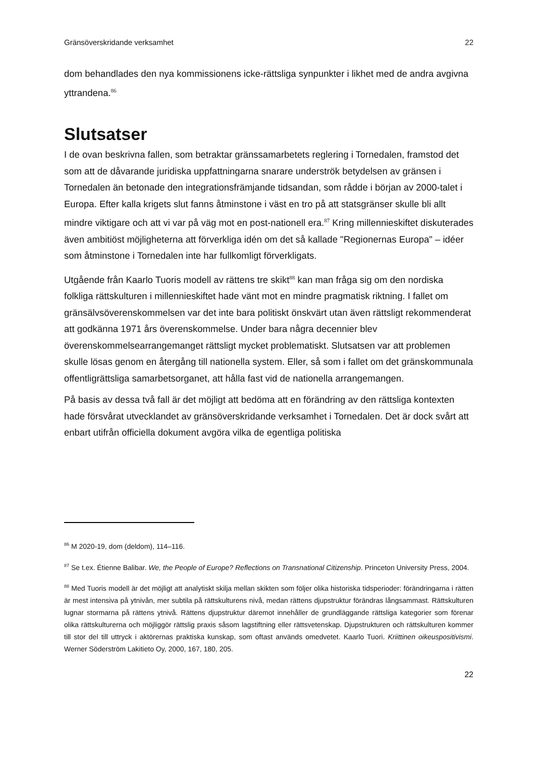Gränsöverskridande verksamhet 22
dom behandlades den nya kommissionens icke-rättsliga synpunkter i likhet med de andra avgivna yttrandena.<sup>86</sup>
Slutsatser
I de ovan beskrivna fallen, som betraktar gränssamarbetets reglering i Tornedalen, framstod det som att de dåvarande juridiska uppfattningarna snarare underströk betydelsen av gränsen i Tornedalen än betonade den integrationsfrämjande tidsandan, som rådde i början av 2000-talet i Europa. Efter kalla krigets slut fanns åtminstone i väst en tro på att statsgränser skulle bli allt mindre viktigare och att vi var på väg mot en post-nationell era.<sup>87</sup> Kring millennieskiftet diskuterades även ambitiöst möjligheterna att förverkliga idén om det så kallade "Regionernas Europa" – idéer som åtminstone i Tornedalen inte har fullkomligt förverkligats.
Utgående från Kaarlo Tuoris modell av rättens tre skikt<sup>88</sup> kan man fråga sig om den nordiska folkliga rättskulturen i millennieskiftet hade vänt mot en mindre pragmatisk riktning. I fallet om gränsälvsöverenskommelsen var det inte bara politiskt önskvärt utan även rättsligt rekommenderat att godkänna 1971 års överenskommelse. Under bara några decennier blev överenskommelsearrangemanget rättsligt mycket problematiskt. Slutsatsen var att problemen skulle lösas genom en återgång till nationella system. Eller, så som i fallet om det gränskommunala offentligrättsliga samarbetsorganet, att hålla fast vid de nationella arrangemangen.
På basis av dessa två fall är det möjligt att bedöma att en förändring av den rättsliga kontexten hade försvårat utvecklandet av gränsöverskridande verksamhet i Tornedalen. Det är dock svårt att enbart utifrån officiella dokument avgöra vilka de egentliga politiska
<sup>86</sup> M 2020-19, dom (deldom), 114–116.
<sup>87</sup> Se t.ex. Étienne Balibar. We, the People of Europe? Reflections on Transnational Citizenship. Princeton University Press, 2004.
<sup>88</sup> Med Tuoris modell är det möjligt att analytiskt skilja mellan skikten som följer olika historiska tidsperioder: förändringarna i rätten är mest intensiva på ytnivån, mer subtila på rättskulturens nivå, medan rättens djupstruktur förändras långsammast. Rättskulturen lugnar stormarna på rättens ytnivå. Rättens djupstruktur däremot innehåller de grundläggande rättsliga kategorier som förenar olika rättskulturerna och möjliggör rättslig praxis såsom lagstiftning eller rättsvetenskap. Djupstrukturen och rättskulturen kommer till stor del till uttryck i aktörernas praktiska kunskap, som oftast används omedvetet. Kaarlo Tuori. Kriittinen oikeuspositivismi. Werner Söderström Lakitieto Oy, 2000, 167, 180, 205.
22